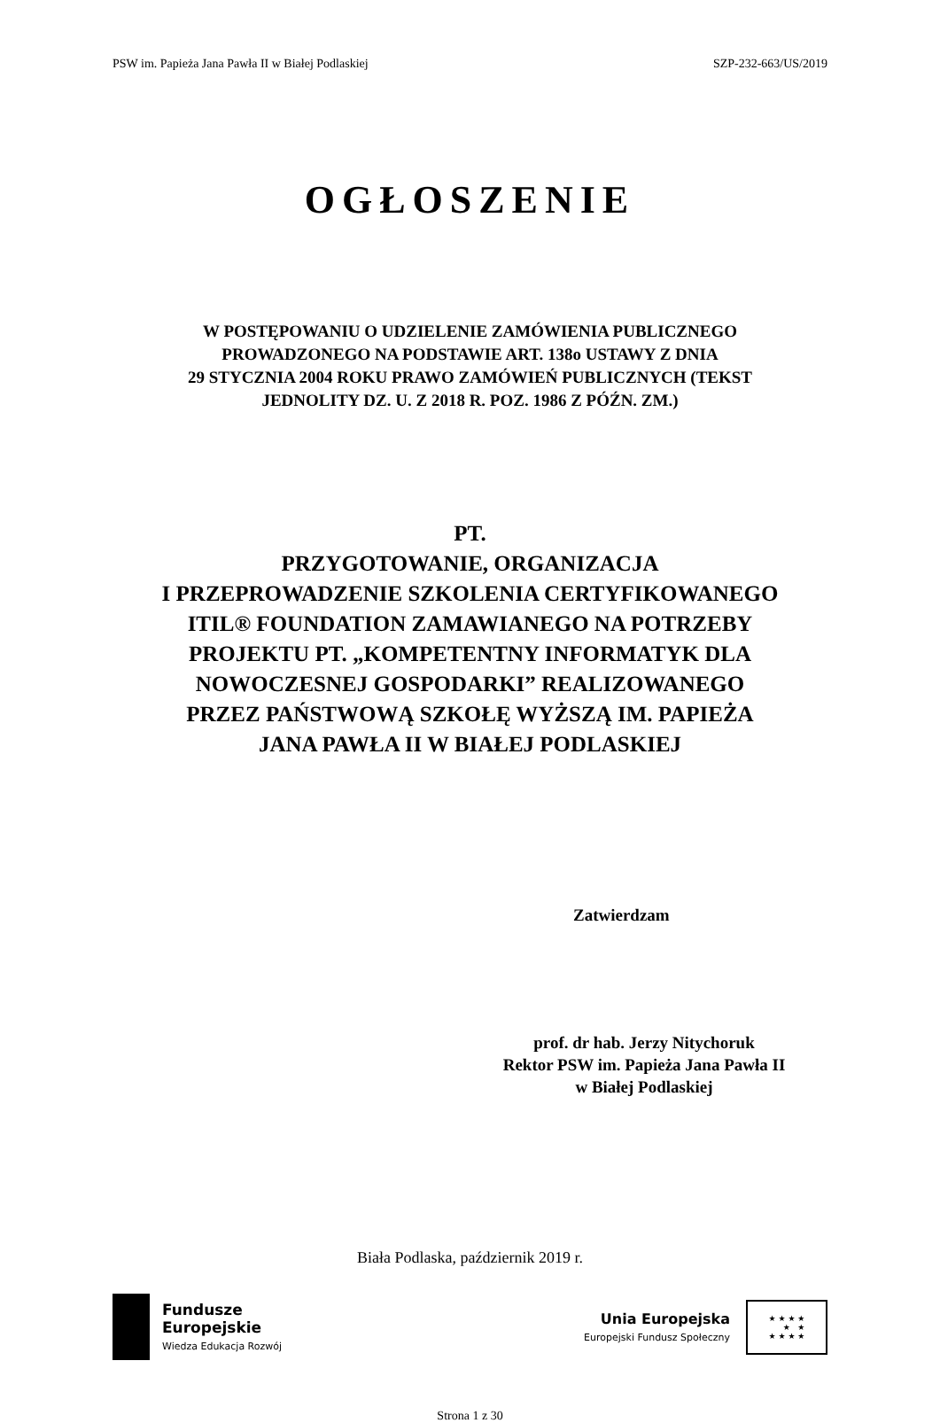PSW im. Papieża Jana Pawła II w Białej Podlaskiej SZP-232-663/US/2019
OGŁOSZENIE
W POSTĘPOWANIU O UDZIELENIE ZAMÓWIENIA PUBLICZNEGO
PROWADZONEGO NA PODSTAWIE ART. 138o USTAWY Z DNIA
29 STYCZNIA 2004 ROKU PRAWO ZAMÓWIEŃ PUBLICZNYCH (TEKST
JEDNOLITY DZ. U. Z 2018 R. POZ. 1986 Z PÓŹN. ZM.)
PT.
PRZYGOTOWANIE, ORGANIZACJA
I PRZEPROWADZENIE SZKOLENIA CERTYFIKOWANEGO
ITIL® FOUNDATION ZAMAWIANEGO NA POTRZEBY
PROJEKTU PT. „KOMPETENTNY INFORMATYK DLA
NOWOCZESNEJ GOSPODARKI” REALIZOWANEGO
PRZEZ PAŃSTWOWĄ SZKOŁĘ WYŻSZĄ IM. PAPIEŻA
JANA PAWŁA II W BIAŁEJ PODLASKIEJ
Zatwierdzam
prof. dr hab. Jerzy Nitychoruk
Rektor PSW im. Papieża Jana Pawła II
w Białej Podlaskiej
Biała Podlaska, październik 2019 r.
Fundusze
Europejskie
Wiedza Edukacja Rozwój
Unia Europejska
Europejski Fundusz Społeczny
★ ★ ★ ★
★ ★
★ ★ ★ ★
Strona 1 z 30